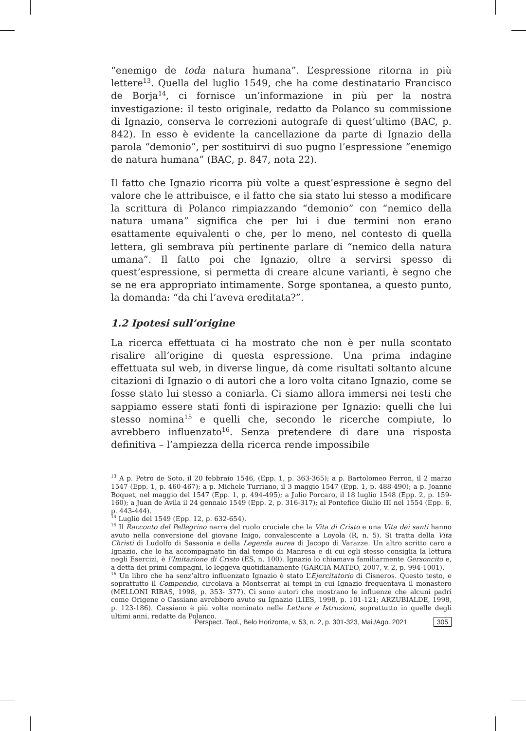“enemigo de toda natura humana”. L’espressione ritorna in più lettere<sup>13</sup>. Quella del luglio 1549, che ha come destinatario Francisco de Borja<sup>14</sup>, ci fornisce un’informazione in più per la nostra investigazione: il testo originale, redatto da Polanco su commissione di Ignazio, conserva le correzioni autografe di quest’ultimo (BAC, p. 842). In esso è evidente la cancellazione da parte di Ignazio della parola “demonio”, per sostituirvi di suo pugno l’espressione “enemigo de natura humana” (BAC, p. 847, nota 22).
Il fatto che Ignazio ricorra più volte a quest’espressione è segno del valore che le attribuisce, e il fatto che sia stato lui stesso a modificare la scrittura di Polanco rimpiazzando “demonio” con “nemico della natura umana” significa che per lui i due termini non erano esattamente equivalenti o che, per lo meno, nel contesto di quella lettera, gli sembrava più pertinente parlare di “nemico della natura umana”. Il fatto poi che Ignazio, oltre a servirsi spesso di quest’espressione, si permetta di creare alcune varianti, è segno che se ne era appropriato intimamente. Sorge spontanea, a questo punto, la domanda: “da chi l’aveva ereditata?”.
1.2 Ipotesi sull’origine
La ricerca effettuata ci ha mostrato che non è per nulla scontato risalire all’origine di questa espressione. Una prima indagine effettuata sul web, in diverse lingue, dà come risultati soltanto alcune citazioni di Ignazio o di autori che a loro volta citano Ignazio, come se fosse stato lui stesso a coniarla. Ci siamo allora immersi nei testi che sappiamo essere stati fonti di ispirazione per Ignazio: quelli che lui stesso nomina<sup>15</sup> e quelli che, secondo le ricerche compiute, lo avrebbero influenzato<sup>16</sup>. Senza pretendere di dare una risposta definitiva – l’ampiezza della ricerca rende impossibile
<sup>13</sup> A p. Petro de Soto, il 20 febbraio 1546, (Epp. 1, p. 363-365); a p. Bartolomeo Ferron, il 2 marzo 1547 (Epp. 1, p. 460-467); a p. Michele Turriano, il 3 maggio 1547 (Epp. 1, p. 488-490); a p. Joanne Boquet, nel maggio del 1547 (Epp. 1, p. 494-495); a Julio Porcaro, il 18 luglio 1548 (Epp. 2, p. 159-160); a Juan de Avila il 24 gennaio 1549 (Epp. 2, p. 316-317); al Pontefice Giulio III nel 1554 (Epp. 6, p. 443-444).
<sup>14</sup> Luglio del 1549 (Epp. 12, p. 632-654).
<sup>15</sup> Il Racconto del Pellegrino narra del ruolo cruciale che la Vita di Cristo e una Vita dei santi hanno avuto nella conversione del giovane Inigo, convalescente a Loyola (R, n. 5). Si tratta della Vita Christi di Ludolfo di Sassonia e della Legenda aurea di Jacopo di Varazze. Un altro scritto caro a Ignazio, che lo ha accompagnato fin dal tempo di Manresa e di cui egli stesso consiglia la lettura negli Esercizi, è l’Imitazione di Cristo (ES, n. 100). Ignazio lo chiamava familiarmente Gersoncito e, a detta dei primi compagni, lo leggeva quotidianamente (GARCIA MATEO, 2007, v. 2, p. 994-1001).
<sup>16</sup> Un libro che ha senz’altro influenzato Ignazio è stato L’Ejercitatorio di Cisneros. Questo testo, e soprattutto il Compendio, circolava a Montserrat ai tempi in cui Ignazio frequentava il monastero (MELLONI RIBAS, 1998, p. 353- 377). Ci sono autori che mostrano le influenze che alcuni padri come Origene o Cassiano avrebbero avuto su Ignazio (LIES, 1998, p. 101-121; ARZUBIALDE, 1998, p. 123-186). Cassiano è più volte nominato nelle Lettere e Istruzioni, soprattutto in quelle degli ultimi anni, redatte da Polanco.
Perspect. Teol., Belo Horizonte, v. 53, n. 2, p. 301-323, Mai./Ago. 2021 305